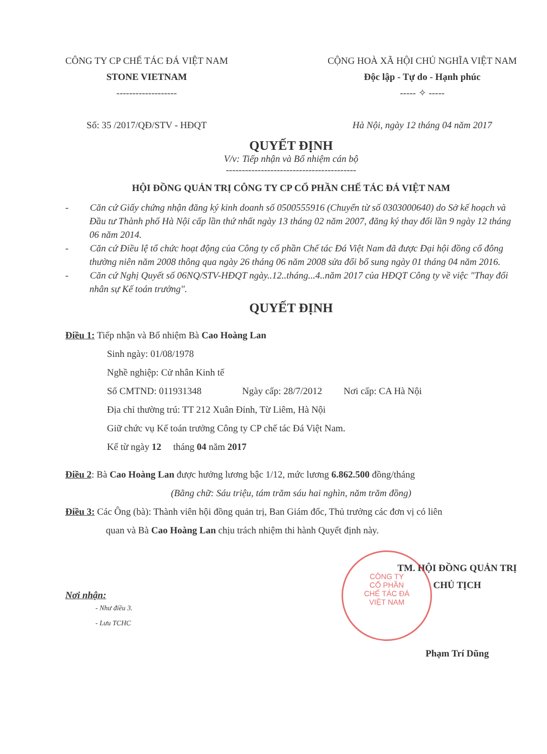CÔNG TY CP CHẾ TÁC ĐÁ VIỆT NAM
STONE VIETNAM
-------------------
Số: 35 /2017/QĐ/STV - HĐQT
CỘNG HOÀ XÃ HỘI CHỦ NGHĨA VIỆT NAM
Độc lập - Tự do - Hạnh phúc
----- ✧ -----
Hà Nội, ngày 12 tháng 04 năm 2017
QUYẾT ĐỊNH
V/v: Tiếp nhận và Bổ nhiệm cán bộ
-----------------------------------------
HỘI ĐỒNG QUẢN TRỊ CÔNG TY CP CỔ PHẦN CHẾ TÁC ĐÁ VIỆT NAM
-   Căn cứ Giấy chứng nhận đăng ký kinh doanh số 0500555916 (Chuyển từ số 0303000640) do Sở kế hoạch và Đầu tư Thành phố Hà Nội cấp lần thứ nhất ngày 13 tháng 02 năm 2007, đăng ký thay đổi lần 9 ngày 12 tháng 06 năm 2014.
-   Căn cứ Điều lệ tổ chức hoạt động của Công ty cổ phần Chế tác Đá Việt Nam đã được Đại hội đồng cổ đông thường niên năm 2008 thông qua ngày 26 tháng 06 năm 2008 sửa đổi bổ sung ngày 01 tháng 04 năm 2016.
-   Căn cứ Nghị Quyết số 06NQ/STV-HĐQT ngày..12..tháng...4..năm 2017 của HĐQT Công ty về việc "Thay đổi nhân sự Kế toán trưởng".
QUYẾT ĐỊNH
Điều 1: Tiếp nhận và Bổ nhiệm Bà Cao Hoàng Lan
Sinh ngày: 01/08/1978
Nghề nghiệp: Cử nhân Kinh tế
Số CMTND: 011931348     Ngày cấp: 28/7/2012   Nơi cấp: CA Hà Nội
Địa chỉ thường trú: TT 212 Xuân Đỉnh, Từ Liêm, Hà Nội
Giữ chức vụ Kế toán trưởng Công ty CP chế tác Đá Việt Nam.
Kể từ ngày 12  tháng 04 năm 2017
Điều 2: Bà Cao Hoàng Lan được hưởng lương bậc 1/12, mức lương 6.862.500 đồng/tháng
(Bằng chữ: Sáu triệu, tám trăm sáu hai nghìn, năm trăm đồng)
Điều 3: Các Ông (bà): Thành viên hội đồng quản trị, Ban Giám đốc, Thủ trưởng các đơn vị có liên
     quan và Bà Cao Hoàng Lan chịu trách nhiệm thi hành Quyết định này.
Nơi nhận:
- Như điều 3.
- Lưu TCHC
TM. HỘI ĐỒNG QUẢN TRỊ
CHỦ TỊCH
Phạm Trí Dũng
CÔNG TY
CỔ PHẦN
CHẾ TÁC ĐÁ
VIỆT NAM